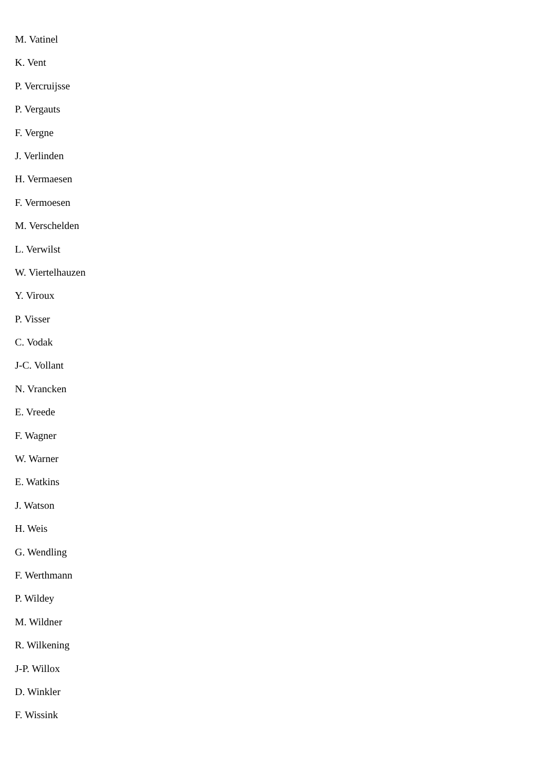M. Vatinel
K. Vent
P. Vercruijsse
P. Vergauts
F. Vergne
J. Verlinden
H. Vermaesen
F. Vermoesen
M. Verschelden
L. Verwilst
W. Viertelhauzen
Y. Viroux
P. Visser
C. Vodak
J-C. Vollant
N. Vrancken
E. Vreede
F. Wagner
W. Warner
E. Watkins
J. Watson
H. Weis
G. Wendling
F. Werthmann
P. Wildey
M. Wildner
R. Wilkening
J-P. Willox
D. Winkler
F. Wissink